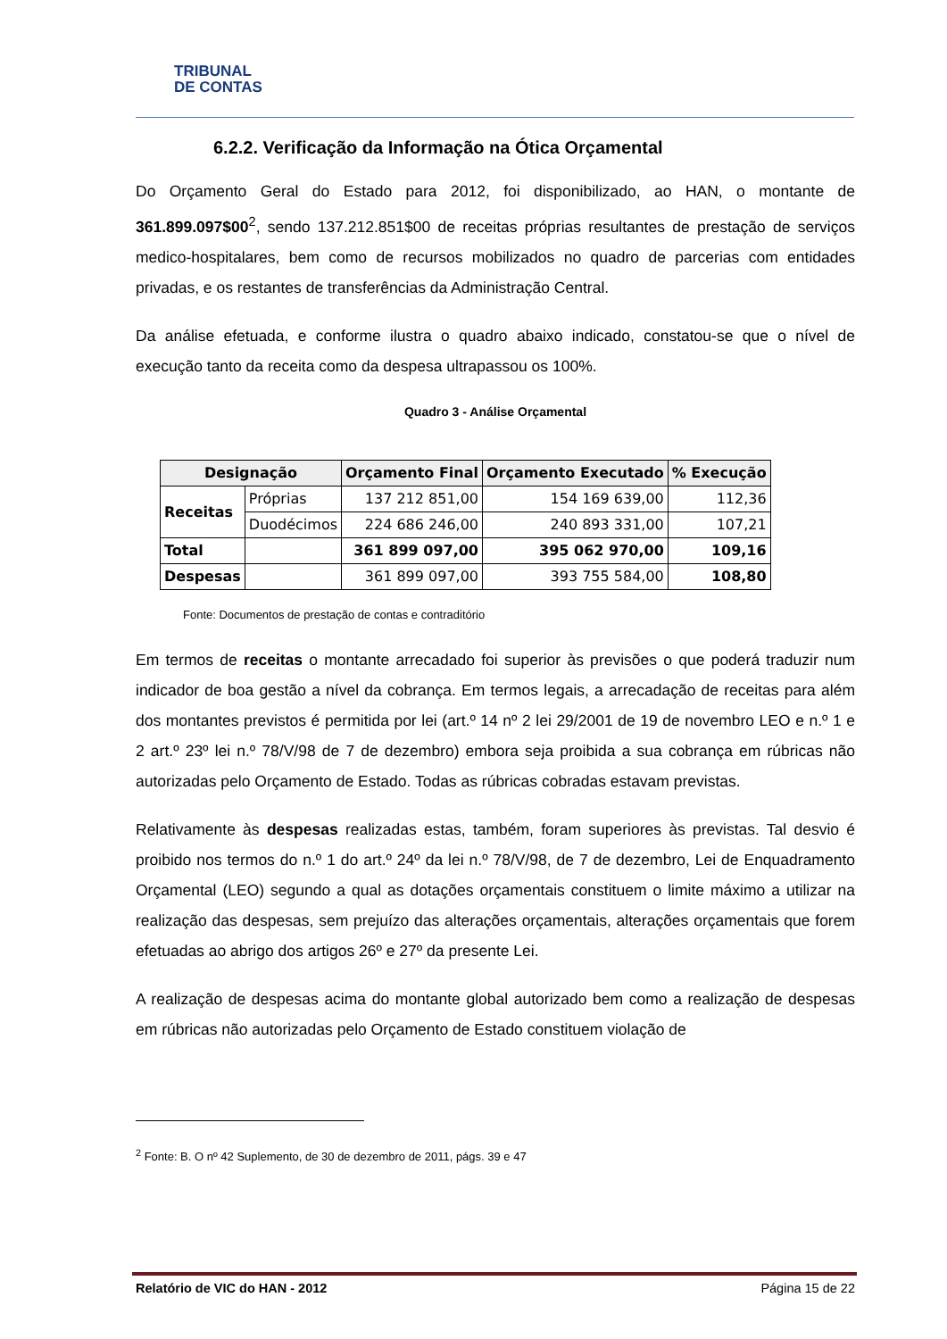TRIBUNAL
DE CONTAS
6.2.2. Verificação da Informação na Ótica Orçamental
Do Orçamento Geral do Estado para 2012, foi disponibilizado, ao HAN, o montante de 361.899.097$00<sup>2</sup>, sendo 137.212.851$00 de receitas próprias resultantes de prestação de serviços medico-hospitalares, bem como de recursos mobilizados no quadro de parcerias com entidades privadas, e os restantes de transferências da Administração Central.
Da análise efetuada, e conforme ilustra o quadro abaixo indicado, constatou-se que o nível de execução tanto da receita como da despesa ultrapassou os 100%.
Quadro 3 - Análise Orçamental
| Designação | | Orçamento Final | Orçamento Executado | % Execução |
| --- | --- | --- | --- | --- |
| Receitas | Próprias | 137 212 851,00 | 154 169 639,00 | 112,36 |
| | Duodécimos | 224 686 246,00 | 240 893 331,00 | 107,21 |
| Total | | 361 899 097,00 | 395 062 970,00 | 109,16 |
| Despesas | | 361 899 097,00 | 393 755 584,00 | 108,80 |
Fonte: Documentos de prestação de contas e contraditório
Em termos de receitas o montante arrecadado foi superior às previsões o que poderá traduzir num indicador de boa gestão a nível da cobrança. Em termos legais, a arrecadação de receitas para além dos montantes previstos é permitida por lei (art.º 14 nº 2 lei 29/2001 de 19 de novembro LEO e n.º 1 e 2 art.º 23º lei n.º 78/V/98 de 7 de dezembro) embora seja proibida a sua cobrança em rúbricas não autorizadas pelo Orçamento de Estado. Todas as rúbricas cobradas estavam previstas.
Relativamente às despesas realizadas estas, também, foram superiores às previstas. Tal desvio é proibido nos termos do n.º 1 do art.º 24º da lei n.º 78/V/98, de 7 de dezembro, Lei de Enquadramento Orçamental (LEO) segundo a qual as dotações orçamentais constituem o limite máximo a utilizar na realização das despesas, sem prejuízo das alterações orçamentais, alterações orçamentais que forem efetuadas ao abrigo dos artigos 26º e 27º da presente Lei.
A realização de despesas acima do montante global autorizado bem como a realização de despesas em rúbricas não autorizadas pelo Orçamento de Estado constituem violação de
<sup>2</sup> Fonte: B. O nº 42 Suplemento, de 30 de dezembro de 2011, págs. 39 e 47
Relatório de VIC do HAN - 2012 Página 15 de 22